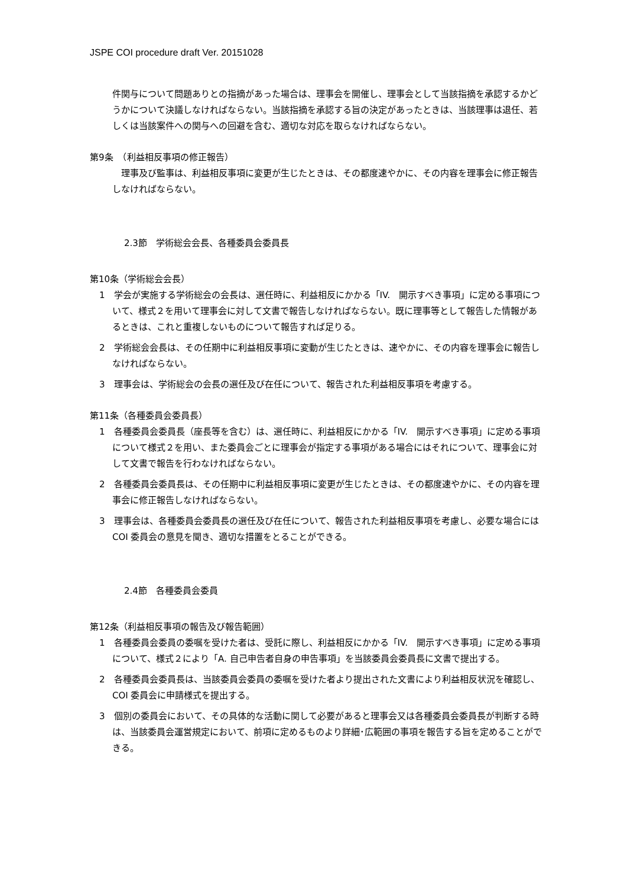JSPE COI procedure draft Ver. 20151028
件関与について問題ありとの指摘があった場合は、理事会を開催し、理事会として当該指摘を承認するかどうかについて決議しなければならない。当該指摘を承認する旨の決定があったときは、当該理事は退任、若しくは当該案件への関与への回避を含む、適切な対応を取らなければならない。
第9条　（利益相反事項の修正報告）
　理事及び監事は、利益相反事項に変更が生じたときは、その都度速やかに、その内容を理事会に修正報告しなければならない。
2.3節　学術総会会長、各種委員会委員長
第10条（学術総会会長）
1　学会が実施する学術総会の会長は、選任時に、利益相反にかかる「IV.　開示すべき事項」に定める事項について、様式２を用いて理事会に対して文書で報告しなければならない。既に理事等として報告した情報があるときは、これと重複しないものについて報告すれば足りる。
2　学術総会会長は、その任期中に利益相反事項に変動が生じたときは、速やかに、その内容を理事会に報告しなければならない。
3　理事会は、学術総会の会長の選任及び在任について、報告された利益相反事項を考慮する。
第11条（各種委員会委員長）
1　各種委員会委員長（座長等を含む）は、選任時に、利益相反にかかる「IV.　開示すべき事項」に定める事項について様式２を用い、また委員会ごとに理事会が指定する事項がある場合にはそれについて、理事会に対して文書で報告を行わなければならない。
2　各種委員会委員長は、その任期中に利益相反事項に変更が生じたときは、その都度速やかに、その内容を理事会に修正報告しなければならない。
3　理事会は、各種委員会委員長の選任及び在任について、報告された利益相反事項を考慮し、必要な場合には COI 委員会の意見を聞き、適切な措置をとることができる。
2.4節　各種委員会委員
第12条（利益相反事項の報告及び報告範囲）
1　各種委員会委員の委嘱を受けた者は、受託に際し、利益相反にかかる「IV.　開示すべき事項」に定める事項について、様式２により「A. 自己申告者自身の申告事項」を当該委員会委員長に文書で提出する。
2　各種委員会委員長は、当該委員会委員の委嘱を受けた者より提出された文書により利益相反状況を確認し、COI 委員会に申請様式を提出する。
3　個別の委員会において、その具体的な活動に関して必要があると理事会又は各種委員会委員長が判断する時は、当該委員会運営規定において、前項に定めるものより詳細･広範囲の事項を報告する旨を定めることができる。